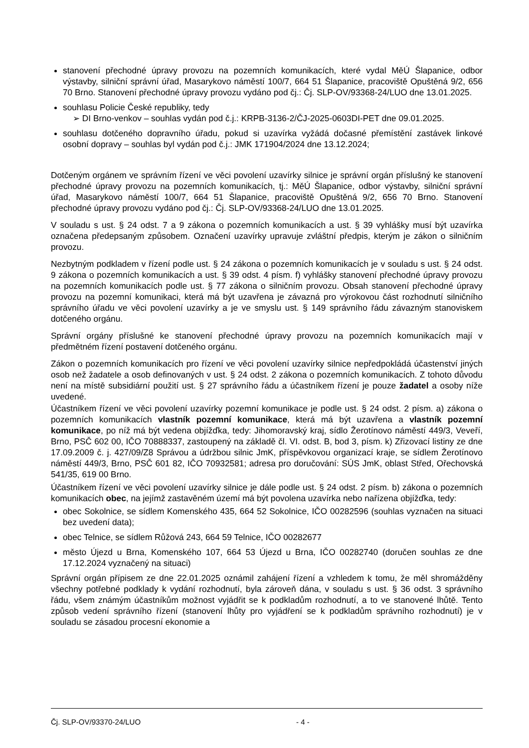stanovení přechodné úpravy provozu na pozemních komunikacích, které vydal MěÚ Šlapanice, odbor výstavby, silniční správní úřad, Masarykovo náměstí 100/7, 664 51 Šlapanice, pracoviště Opuštěná 9/2, 656 70 Brno. Stanovení přechodné úpravy provozu vydáno pod čj.: Čj. SLP-OV/93368-24/LUO dne 13.01.2025.
souhlasu Policie České republiky, tedy
➢ DI Brno-venkov – souhlas vydán pod č.j.: KRPB-3136-2/ČJ-2025-0603DI-PET dne 09.01.2025.
souhlasu dotčeného dopravního úřadu, pokud si uzavírka vyžádá dočasné přemístění zastávek linkové osobní dopravy – souhlas byl vydán pod č.j.: JMK 171904/2024 dne 13.12.2024;
Dotčeným orgánem ve správním řízení ve věci povolení uzavírky silnice je správní orgán příslušný ke stanovení přechodné úpravy provozu na pozemních komunikacích, tj.: MěÚ Šlapanice, odbor výstavby, silniční správní úřad, Masarykovo náměstí 100/7, 664 51 Šlapanice, pracoviště Opuštěná 9/2, 656 70 Brno. Stanovení přechodné úpravy provozu vydáno pod čj.: Čj. SLP-OV/93368-24/LUO dne 13.01.2025.
V souladu s ust. § 24 odst. 7 a 9 zákona o pozemních komunikacích a ust. § 39 vyhlášky musí být uzavírka označena předepsaným způsobem. Označení uzavírky upravuje zvláštní předpis, kterým je zákon o silničním provozu.
Nezbytným podkladem v řízení podle ust. § 24 zákona o pozemních komunikacích je v souladu s ust. § 24 odst. 9 zákona o pozemních komunikacích a ust. § 39 odst. 4 písm. f) vyhlášky stanovení přechodné úpravy provozu na pozemních komunikacích podle ust. § 77 zákona o silničním provozu. Obsah stanovení přechodné úpravy provozu na pozemní komunikaci, která má být uzavřena je závazná pro výrokovou část rozhodnutí silničního správního úřadu ve věci povolení uzavírky a je ve smyslu ust. § 149 správního řádu závazným stanoviskem dotčeného orgánu.
Správní orgány příslušné ke stanovení přechodné úpravy provozu na pozemních komunikacích mají v předmětném řízení postavení dotčeného orgánu.
Zákon o pozemních komunikacích pro řízení ve věci povolení uzavírky silnice nepředpokládá účastenství jiných osob než žadatele a osob definovaných v ust. § 24 odst. 2 zákona o pozemních komunikacích. Z tohoto důvodu není na místě subsidiární použití ust. § 27 správního řádu a účastníkem řízení je pouze žadatel a osoby níže uvedené.
Účastníkem řízení ve věci povolení uzavírky pozemní komunikace je podle ust. § 24 odst. 2 písm. a) zákona o pozemních komunikacích vlastník pozemní komunikace, která má být uzavřena a vlastník pozemní komunikace, po níž má být vedena objížďka, tedy: Jihomoravský kraj, sídlo Žerotínovo náměstí 449/3, Veveří, Brno, PSČ 602 00, IČO 70888337, zastoupený na základě čl. VI. odst. B, bod 3, písm. k) Zřizovací listiny ze dne 17.09.2009 č. j. 427/09/Z8 Správou a údržbou silnic JmK, příspěvkovou organizací kraje, se sídlem Žerotínovo náměstí 449/3, Brno, PSČ 601 82, IČO 70932581; adresa pro doručování: SÚS JmK, oblast Střed, Ořechovská 541/35, 619 00 Brno.
Účastníkem řízení ve věci povolení uzavírky silnice je dále podle ust. § 24 odst. 2 písm. b) zákona o pozemních komunikacích obec, na jejímž zastavěném území má být povolena uzavírka nebo nařízena objížďka, tedy:
obec Sokolnice, se sídlem Komenského 435, 664 52 Sokolnice, IČO 00282596 (souhlas vyznačen na situaci bez uvedení data);
obec Telnice, se sídlem Růžová 243, 664 59 Telnice, IČO 00282677
město Újezd u Brna, Komenského 107, 664 53 Újezd u Brna, IČO 00282740 (doručen souhlas ze dne 17.12.2024 vyznačený na situaci)
Správní orgán přípisem ze dne 22.01.2025 oznámil zahájení řízení a vzhledem k tomu, že měl shromážděny všechny potřebné podklady k vydání rozhodnutí, byla zároveň dána, v souladu s ust. § 36 odst. 3 správního řádu, všem známým účastníkům možnost vyjádřit se k podkladům rozhodnutí, a to ve stanovené lhůtě. Tento způsob vedení správního řízení (stanovení lhůty pro vyjádření se k podkladům správního rozhodnutí) je v souladu se zásadou procesní ekonomie a
Čj. SLP-OV/93370-24/LUO - 4 -